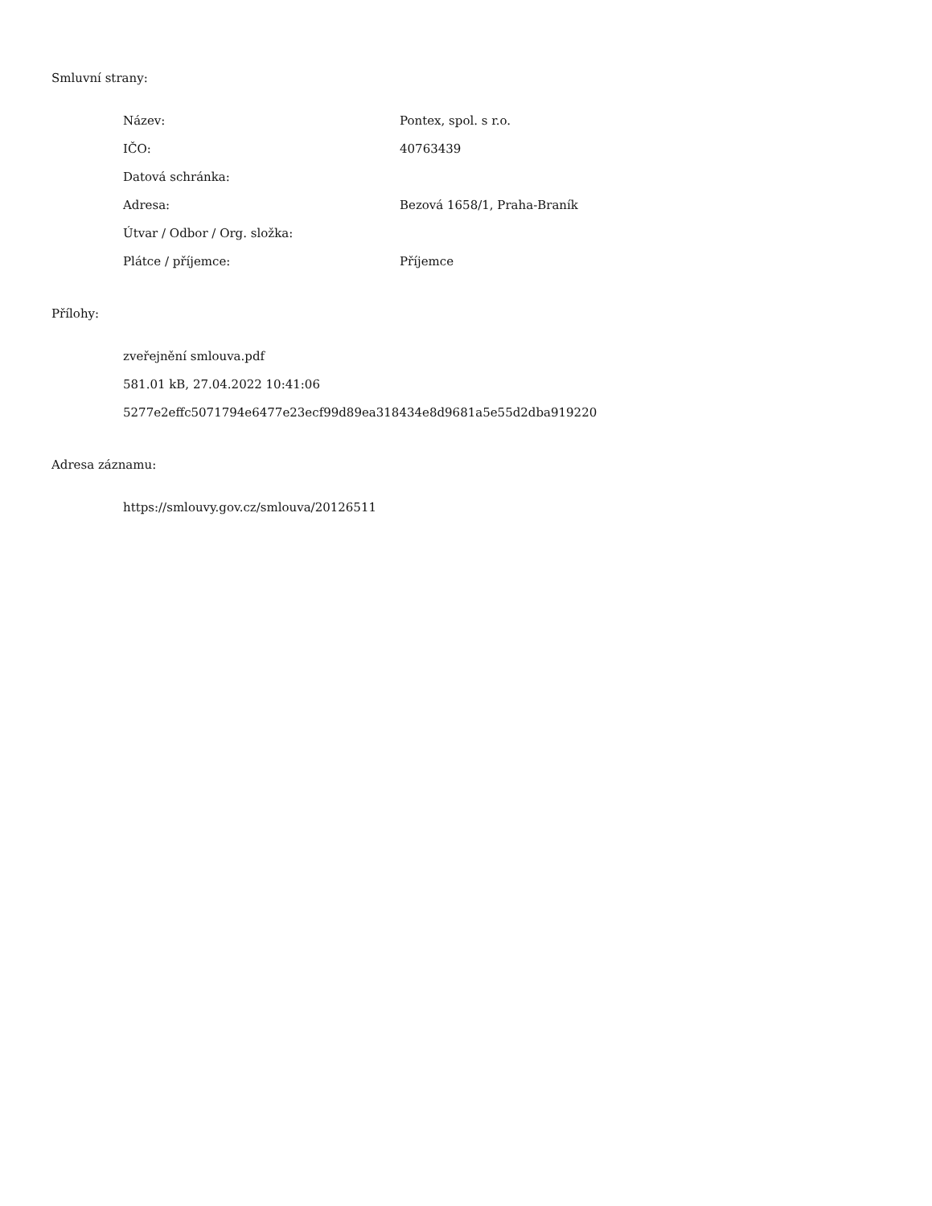Smluvní strany:
Název: Pontex, spol. s r.o.
IČO: 40763439
Datová schránka:
Adresa: Bezová 1658/1, Praha-Braník
Útvar / Odbor / Org. složka:
Plátce / příjemce: Příjemce
Přílohy:
zveřejnění smlouva.pdf
581.01 kB, 27.04.2022 10:41:06
5277e2effc5071794e6477e23ecf99d89ea318434e8d9681a5e55d2dba919220
Adresa záznamu:
https://smlouvy.gov.cz/smlouva/20126511